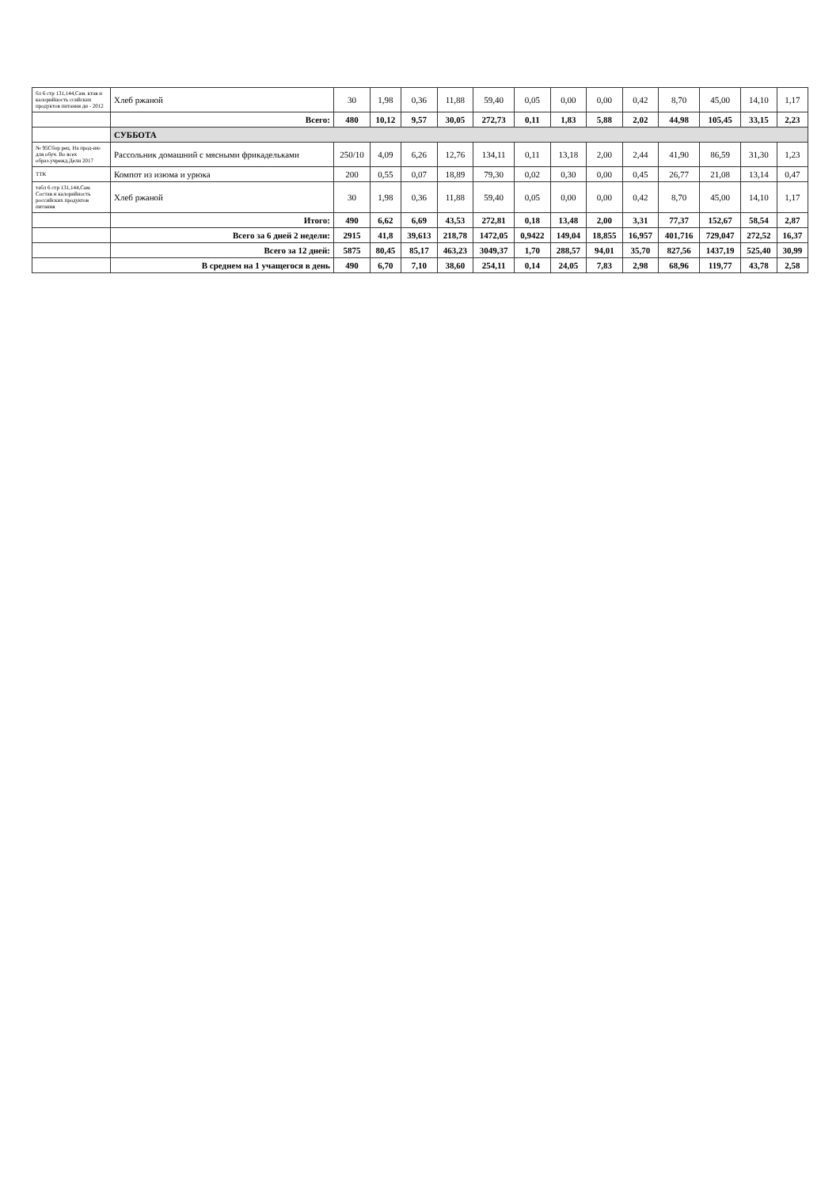| бл 6 стр 131,144,Сам. ктав и калорийность ссийских продуктов питания ди - 2012 | Хлеб ржаной | 30 | 1,98 | 0,36 | 11,88 | 59,40 | 0,05 | 0,00 | 0,00 | 0,42 | 8,70 | 45,00 | 14,10 | 1,17 |
| | Всего: | 480 | 10,12 | 9,57 | 30,05 | 272,73 | 0,11 | 1,83 | 5,88 | 2,02 | 44,98 | 105,45 | 33,15 | 2,23 |
| | СУББОТА | | | | | | | | | | | | | |
| № 95Сбор рец. На прод-ию для обуч. Во всех образ.учрежд.Дели 2017 | Рассольник домашний с мясными фрикадельками | 250/10 | 4,09 | 6,26 | 12,76 | 134,11 | 0,11 | 13,18 | 2,00 | 2,44 | 41,90 | 86,59 | 31,30 | 1,23 |
| ТТК | Компот из изюма и урюка | 200 | 0,55 | 0,07 | 18,89 | 79,30 | 0,02 | 0,30 | 0,00 | 0,45 | 26,77 | 21,08 | 13,14 | 0,47 |
| табл 6 стр 131,144,Сам. Состав и калорийность российских продуктов питания | Хлеб ржаной | 30 | 1,98 | 0,36 | 11,88 | 59,40 | 0,05 | 0,00 | 0,00 | 0,42 | 8,70 | 45,00 | 14,10 | 1,17 |
| | Итого: | 490 | 6,62 | 6,69 | 43,53 | 272,81 | 0,18 | 13,48 | 2,00 | 3,31 | 77,37 | 152,67 | 58,54 | 2,87 |
| | Всего за 6 дней 2 недели: | 2915 | 41,8 | 39,613 | 218,78 | 1472,05 | 0,9422 | 149,04 | 18,855 | 16,957 | 401,716 | 729,047 | 272,52 | 16,37 |
| | Всего за 12 дней: | 5875 | 80,45 | 85,17 | 463,23 | 3049,37 | 1,70 | 288,57 | 94,01 | 35,70 | 827,56 | 1437,19 | 525,40 | 30,99 |
| | В среднем на 1 учащегося в день | 490 | 6,70 | 7,10 | 38,60 | 254,11 | 0,14 | 24,05 | 7,83 | 2,98 | 68,96 | 119,77 | 43,78 | 2,58 |